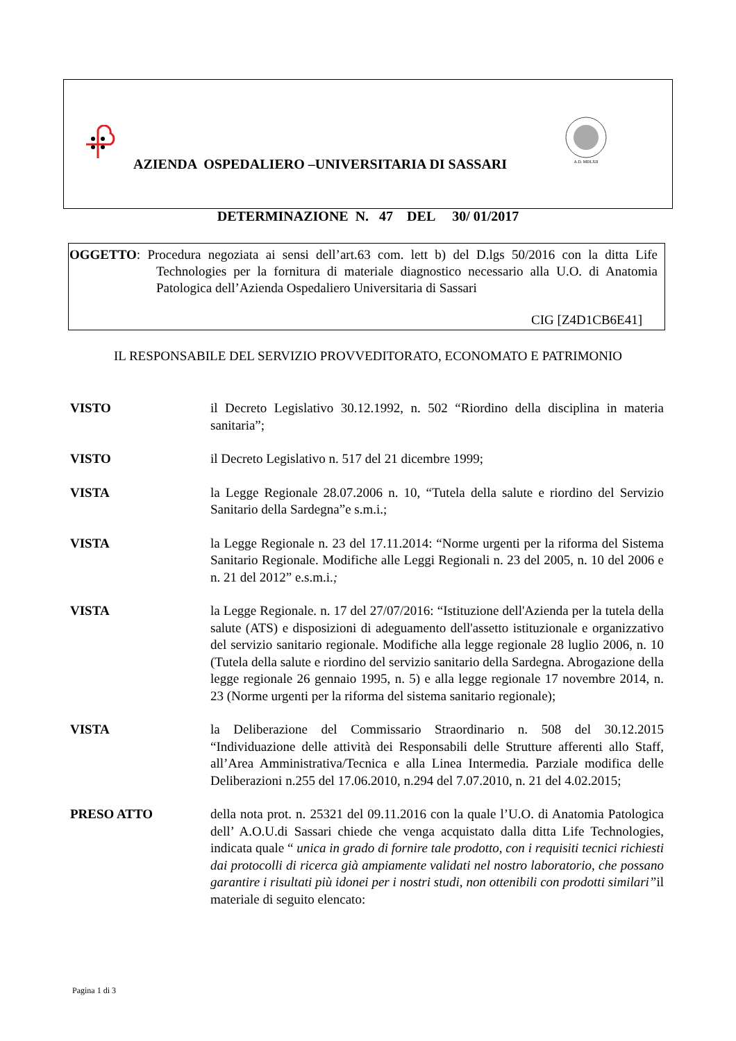A.D. MDLXII
AZIENDA OSPEDALIERO –UNIVERSITARIA DI SASSARI
DETERMINAZIONE N. 47 DEL 30/ 01/2017
OGGETTO: Procedura negoziata ai sensi dell’art.63 com. lett b) del D.lgs 50/2016 con la ditta Life Technologies per la fornitura di materiale diagnostico necessario alla U.O. di Anatomia Patologica dell’Azienda Ospedaliero Universitaria di Sassari
CIG [Z4D1CB6E41]
IL RESPONSABILE DEL SERVIZIO PROVVEDITORATO, ECONOMATO E PATRIMONIO
VISTO il Decreto Legislativo 30.12.1992, n. 502 “Riordino della disciplina in materia sanitaria”;
VISTO il Decreto Legislativo n. 517 del 21 dicembre 1999;
VISTA la Legge Regionale 28.07.2006 n. 10, “Tutela della salute e riordino del Servizio Sanitario della Sardegna”e s.m.i.;
VISTA la Legge Regionale n. 23 del 17.11.2014: “Norme urgenti per la riforma del Sistema Sanitario Regionale. Modifiche alle Leggi Regionali n. 23 del 2005, n. 10 del 2006 e n. 21 del 2012” e.s.m.i.;
VISTA la Legge Regionale. n. 17 del 27/07/2016: “Istituzione dell'Azienda per la tutela della salute (ATS) e disposizioni di adeguamento dell'assetto istituzionale e organizzativo del servizio sanitario regionale. Modifiche alla legge regionale 28 luglio 2006, n. 10 (Tutela della salute e riordino del servizio sanitario della Sardegna. Abrogazione della legge regionale 26 gennaio 1995, n. 5) e alla legge regionale 17 novembre 2014, n. 23 (Norme urgenti per la riforma del sistema sanitario regionale);
VISTA la Deliberazione del Commissario Straordinario n. 508 del 30.12.2015 “Individuazione delle attività dei Responsabili delle Strutture afferenti allo Staff, all’Area Amministrativa/Tecnica e alla Linea Intermedia. Parziale modifica delle Deliberazioni n.255 del 17.06.2010, n.294 del 7.07.2010, n. 21 del 4.02.2015;
PRESO ATTO della nota prot. n. 25321 del 09.11.2016 con la quale l’U.O. di Anatomia Patologica dell’ A.O.U.di Sassari chiede che venga acquistato dalla ditta Life Technologies, indicata quale “ unica in grado di fornire tale prodotto, con i requisiti tecnici richiesti dai protocolli di ricerca già ampiamente validati nel nostro laboratorio, che possano garantire i risultati più idonei per i nostri studi, non ottenibili con prodotti similari”il materiale di seguito elencato:
Pagina 1 di 3